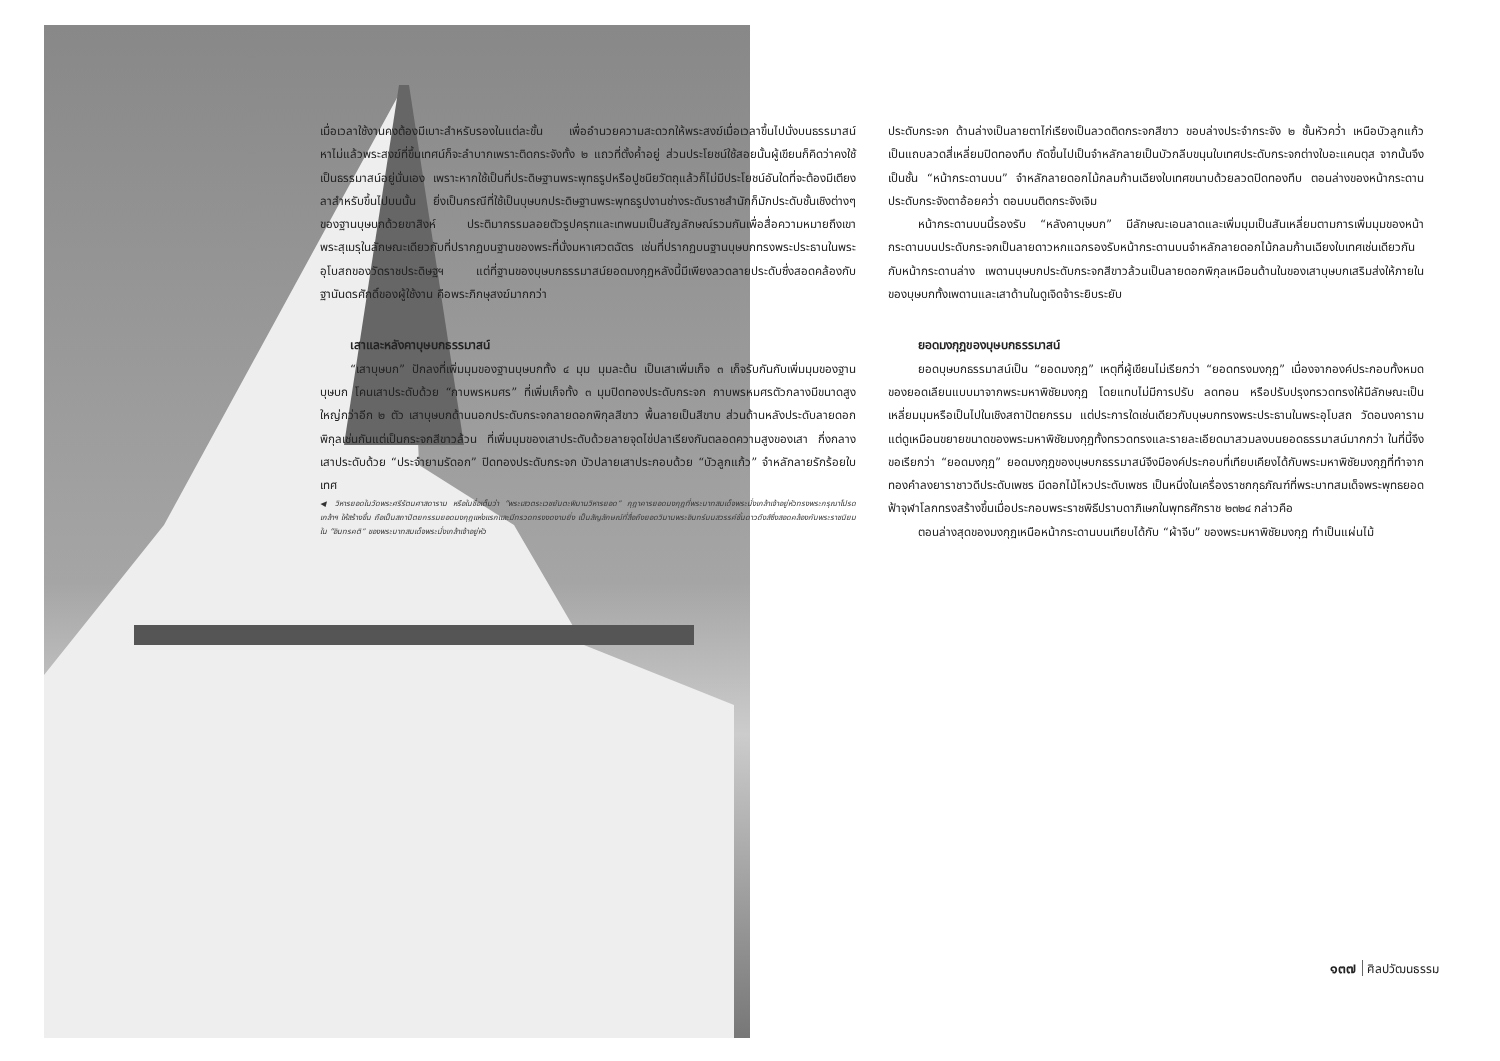เมื่อเวลาใช้งานคงต้องมีเบาะสำหรับรองในแต่ละขั้น เพื่ออำนวยความสะดวกให้พระสงฆ์เมื่อเวลาขึ้นไปนั่งบนธรรมาสน์ หาไม่แล้วพระสงฆ์ที่ขึ้นเทศน์ก็จะลำบากเพราะติดกระจังทั้ง ๒ แถวที่ตั้งค้ำอยู่ ส่วนประโยชน์ใช้สอยนั้นผู้เขียนก็คิดว่าคงใช้เป็นธรรมาสน์อยู่นั่นเอง เพราะหากใช้เป็นที่ประดิษฐานพระพุทธรูปหรือปูชนียวัตถุแล้วก็ไม่มีประโยชน์อันใดที่จะต้องมีเตียงลาสำหรับขึ้นไปบนนั้น ยิ่งเป็นกรณีที่ใช้เป็นบุษบกประดิษฐานพระพุทธรูปงานช่างระดับราชสำนักก็มักประดับชั้นเชิงต่างๆ ของฐานบุษบกด้วยขาสิงห์ ประติมากรรมลอยตัวรูปครุฑและเทพนมเป็นสัญลักษณ์รวมกันเพื่อสื่อความหมายถึงเขาพระสุเมรุในลักษณะเดียวกับที่ปรากฏบนฐานของพระที่นั่งมหาเศวตฉัตร เช่นที่ปรากฏบนฐานบุษบกทรงพระประธานในพระอุโบสถของวัดราชประดิษฐฯ แต่ที่ฐานของบุษบกธรรมาสน์ยอดมงกุฎหลังนี้มีเพียงลวดลายประดับซึ่งสอดคล้องกับฐานันดรศักดิ์ของผู้ใช้งาน คือพระภิกษุสงฆ์มากกว่า
เสาและหลังคาบุษบกธรรมาสน์
“เสาบุษบก” ปักลงที่เพิ่มมุมของฐานบุษบกทั้ง ๔ มุม มุมละต้น เป็นเสาเพิ่มเก็จ ๓ เก็จรับกันกับเพิ่มมุมของฐานบุษบก โคนเสาประดับด้วย “กาบพรหมศร” ที่เพิ่มเก็จทั้ง ๓ มุมปิดทองประดับกระจก กาบพรหมศรตัวกลางมีขนาดสูงใหญ่กว่าอีก ๒ ตัว เสาบุษบกด้านนอกประดับกระจกลายดอกพิกุลสีขาว พื้นลายเป็นสีขาบ ส่วนด้านหลังประดับลายดอกพิกุลเช่นกันแต่เป็นกระจกสีขาวล้วน ที่เพิ่มมุมของเสาประดับด้วยลายจุดไข่ปลาเรียงกันตลอดความสูงของเสา กึ่งกลางเสาประดับด้วย “ประจำยามรัดอก” ปิดทองประดับกระจก บัวปลายเสาประกอบด้วย “บัวลูกแก้ว” จำหลักลายรักร้อยใบเทศ
◀ วิหารยอดในวัดพระศรีรัตนศาสดาราม หรือในชื่อเต็มว่า “พระเสวตระเวชยันตะพิมานวิหารยอด” กุฎาคารยอดมงกุฎที่พระบาทสมเด็จพระนั่งเกล้าเจ้าอยู่หัวทรงพระกรุณาโปรดเกล้าฯ ให้สร้างขึ้น ถือเป็นสถาปัตยกรรมยอดมงกุฎแห่งแรกและมีทรวดทรงงดงามยิ่ง เป็นสัญลักษณ์ที่สื่อถึงยอดวิมานพระอินทร์บนสวรรค์ชั้นดาวดึงส์ซึ่งสอดคล้องกับพระราชนิยมใน “อินทรคติ” ของพระบาทสมเด็จพระนั่งเกล้าเจ้าอยู่หัว
ประดับกระจก ด้านล่างเป็นลายตาไก่เรียงเป็นลวดติดกระจกสีขาว ขอบล่างประจำกระจัง ๒ ชั้นหัวคว่ำ เหนือบัวลูกแก้วเป็นแถบลวดสี่เหลี่ยมปิดทองทึบ ถัดขึ้นไปเป็นจำหลักลายเป็นบัวกลีบขนุนใบเทศประดับกระจกต่างใบอะแคนตุส จากนั้นจึงเป็นชั้น “หน้ากระดานบน” จำหลักลายดอกไม้กลมก้านเฉียงใบเทศขนาบด้วยลวดปิดทองทึบ ตอนล่างของหน้ากระดานประดับกระจังตาอ้อยคว่ำ ตอนบนติดกระจังเจิม
หน้ากระดานบนนี้รองรับ “หลังคาบุษบก” มีลักษณะเอนลาดและเพิ่มมุมเป็นสันเหลี่ยมตามการเพิ่มมุมของหน้ากระดานบนประดับกระจกเป็นลายดาวหกแฉกรองรับหน้ากระดานบนจำหลักลายดอกไม้กลมก้านเฉียงใบเทศเช่นเดียวกันกับหน้ากระดานล่าง เพดานบุษบกประดับกระจกสีขาวล้วนเป็นลายดอกพิกุลเหมือนด้านในของเสาบุษบกเสริมส่งให้ภายในของบุษบกทั้งเพดานและเสาด้านในดูเจิดจ้าระยิบระยับ
ยอดมงกุฎของบุษบกธรรมาสน์
ยอดบุษบกธรรมาสน์เป็น “ยอดมงกุฎ” เหตุที่ผู้เขียนไม่เรียกว่า “ยอดทรงมงกุฎ” เนื่องจากองค์ประกอบทั้งหมดของยอดเลียนแบบมาจากพระมหาพิชัยมงกุฎ โดยแทบไม่มีการปรับ ลดทอน หรือปรับปรุงทรวดทรงให้มีลักษณะเป็นเหลี่ยมมุมหรือเป็นไปในเชิงสถาปัตยกรรม แต่ประการใดเช่นเดียวกับบุษบกทรงพระประธานในพระอุโบสถ วัดอนงคาราม แต่ดูเหมือนขยายขนาดของพระมหาพิชัยมงกุฎทั้งทรวดทรงและรายละเอียดมาสวมลงบนยอดธรรมาสน์มากกว่า ในที่นี้จึงขอเรียกว่า “ยอดมงกุฎ” ยอดมงกุฎของบุษบกธรรมาสน์จึงมีองค์ประกอบที่เทียบเคียงได้กับพระมหาพิชัยมงกุฎที่ทำจากทองคำลงยาราชาวดีประดับเพชร มีดอกไม้ไหวประดับเพชร เป็นหนึ่งในเครื่องราชกกุธภัณฑ์ที่พระบาทสมเด็จพระพุทธยอดฟ้าจุฬาโลกทรงสร้างขึ้นเมื่อประกอบพระราชพิธีปราบดาภิเษกในพุทธศักราช ๒๓๒๔ กล่าวคือ
ตอนล่างสุดของมงกุฎเหนือหน้ากระดานบนเทียบได้กับ “ผ้าจีบ” ของพระมหาพิชัยมงกุฎ ทำเป็นแผ่นไม้
๑๓๗ ศิลปวัฒนธรรม